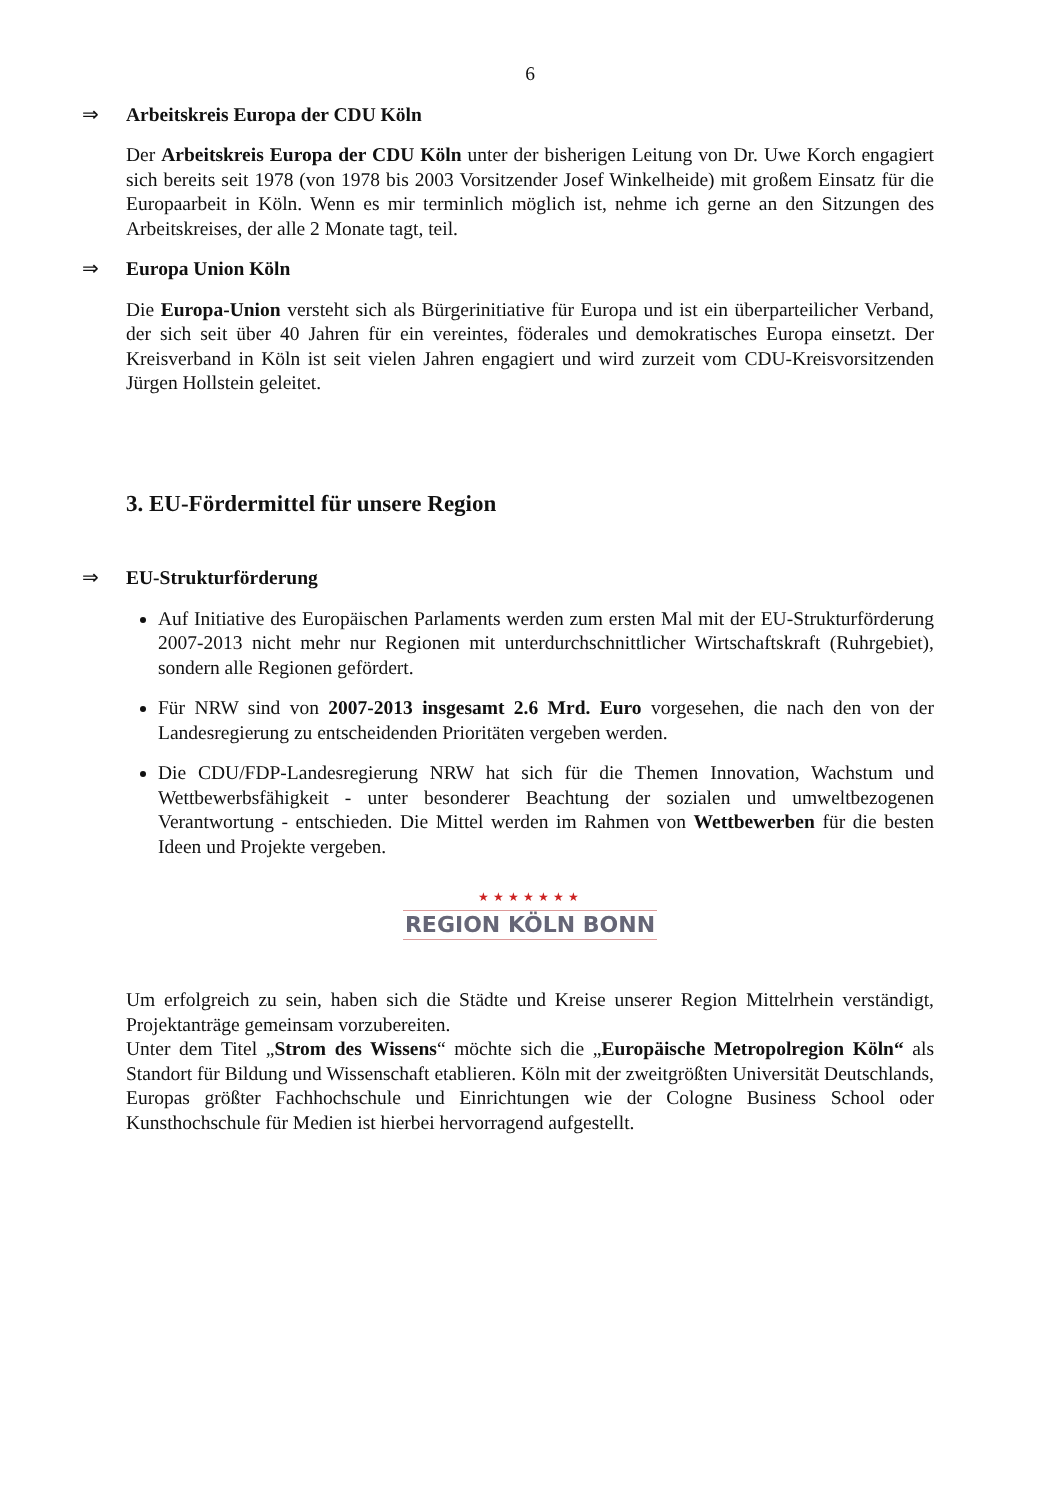6
⇒ Arbeitskreis Europa der CDU Köln
Der Arbeitskreis Europa der CDU Köln unter der bisherigen Leitung von Dr. Uwe Korch engagiert sich bereits seit 1978 (von 1978 bis 2003 Vorsitzender Josef Winkelheide) mit großem Einsatz für die Europaarbeit in Köln. Wenn es mir terminlich möglich ist, nehme ich gerne an den Sitzungen des Arbeitskreises, der alle 2 Monate tagt, teil.
⇒ Europa Union Köln
Die Europa-Union versteht sich als Bürgerinitiative für Europa und ist ein überparteilicher Verband, der sich seit über 40 Jahren für ein vereintes, föderales und demokratisches Europa einsetzt. Der Kreisverband in Köln ist seit vielen Jahren engagiert und wird zurzeit vom CDU-Kreisvorsitzenden Jürgen Hollstein geleitet.
3. EU-Fördermittel für unsere Region
⇒ EU-Strukturförderung
Auf Initiative des Europäischen Parlaments werden zum ersten Mal mit der EU-Strukturförderung 2007-2013 nicht mehr nur Regionen mit unterdurchschnittlicher Wirtschaftskraft (Ruhrgebiet), sondern alle Regionen gefördert.
Für NRW sind von 2007-2013 insgesamt 2.6 Mrd. Euro vorgesehen, die nach den von der Landesregierung zu entscheidenden Prioritäten vergeben werden.
Die CDU/FDP-Landesregierung NRW hat sich für die Themen Innovation, Wachstum und Wettbewerbsfähigkeit - unter besonderer Beachtung der sozialen und umweltbezogenen Verantwortung - entschieden. Die Mittel werden im Rahmen von Wettbewerben für die besten Ideen und Projekte vergeben.
★★★★★★★
REGION KÖLN BONN
Um erfolgreich zu sein, haben sich die Städte und Kreise unserer Region Mittelrhein verständigt, Projektanträge gemeinsam vorzubereiten.
Unter dem Titel „Strom des Wissens“ möchte sich die „Europäische Metropolregion Köln“ als Standort für Bildung und Wissenschaft etablieren. Köln mit der zweitgrößten Universität Deutschlands, Europas größter Fachhochschule und Einrichtungen wie der Cologne Business School oder Kunsthochschule für Medien ist hierbei hervorragend aufgestellt.